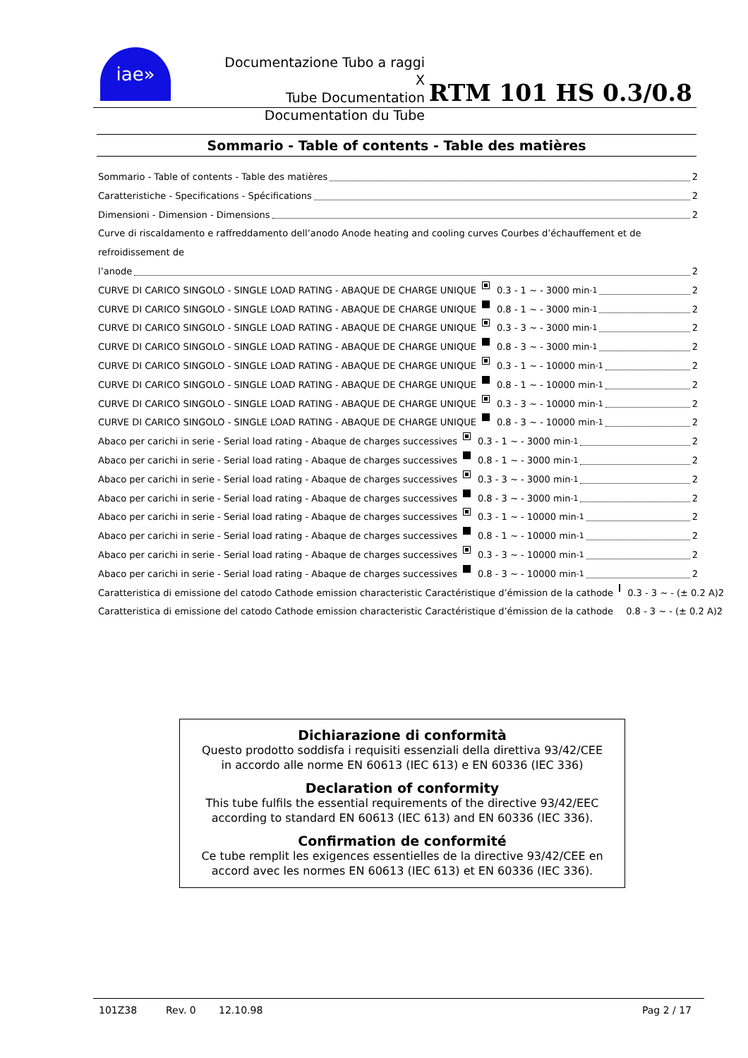iae»
Documentazione Tubo a raggi X
Tube Documentation
Documentation du Tube
RTM 101 HS 0.3/0.8
Sommario - Table of contents - Table des matières
Sommario - Table of contents - Table des matières 2
Caratteristiche - Specifications - Spécifications 2
Dimensioni - Dimension - Dimensions 2
Curve di riscaldamento e raffreddamento dell’anodo Anode heating and cooling curves Courbes d’échauffement et de refroidissement de
l’anode 2
CURVE DI CARICO SINGOLO - SINGLE LOAD RATING - ABAQUE DE CHARGE UNIQUE 0.3 - 1 ~ - 3000 min<sup>-1</sup> 2
CURVE DI CARICO SINGOLO - SINGLE LOAD RATING - ABAQUE DE CHARGE UNIQUE 0.8 - 1 ~ - 3000 min<sup>-1</sup> 2
CURVE DI CARICO SINGOLO - SINGLE LOAD RATING - ABAQUE DE CHARGE UNIQUE 0.3 - 3 ~ - 3000 min<sup>-1</sup> 2
CURVE DI CARICO SINGOLO - SINGLE LOAD RATING - ABAQUE DE CHARGE UNIQUE 0.8 - 3 ~ - 3000 min<sup>-1</sup> 2
CURVE DI CARICO SINGOLO - SINGLE LOAD RATING - ABAQUE DE CHARGE UNIQUE 0.3 - 1 ~ - 10000 min<sup>-1</sup> 2
CURVE DI CARICO SINGOLO - SINGLE LOAD RATING - ABAQUE DE CHARGE UNIQUE 0.8 - 1 ~ - 10000 min<sup>-1</sup> 2
CURVE DI CARICO SINGOLO - SINGLE LOAD RATING - ABAQUE DE CHARGE UNIQUE 0.3 - 3 ~ - 10000 min<sup>-1</sup> 2
CURVE DI CARICO SINGOLO - SINGLE LOAD RATING - ABAQUE DE CHARGE UNIQUE 0.8 - 3 ~ - 10000 min<sup>-1</sup> 2
Abaco per carichi in serie - Serial load rating - Abaque de charges successives 0.3 - 1 ~ - 3000 min<sup>-1</sup> 2
Abaco per carichi in serie - Serial load rating - Abaque de charges successives 0.8 - 1 ~ - 3000 min<sup>-1</sup> 2
Abaco per carichi in serie - Serial load rating - Abaque de charges successives 0.3 - 3 ~ - 3000 min<sup>-1</sup> 2
Abaco per carichi in serie - Serial load rating - Abaque de charges successives 0.8 - 3 ~ - 3000 min<sup>-1</sup> 2
Abaco per carichi in serie - Serial load rating - Abaque de charges successives 0.3 - 1 ~ - 10000 min<sup>-1</sup> 2
Abaco per carichi in serie - Serial load rating - Abaque de charges successives 0.8 - 1 ~ - 10000 min<sup>-1</sup> 2
Abaco per carichi in serie - Serial load rating - Abaque de charges successives 0.3 - 3 ~ - 10000 min<sup>-1</sup> 2
Abaco per carichi in serie - Serial load rating - Abaque de charges successives 0.8 - 3 ~ - 10000 min<sup>-1</sup> 2
Caratteristica di emissione del catodo Cathode emission characteristic Caractéristique d’émission de la cathode 0.3 - 3 ~ - (± 0.2 A)2
Caratteristica di emissione del catodo Cathode emission characteristic Caractéristique d’émission de la cathode 0.8 - 3 ~ - (± 0.2 A)2
Dichiarazione di conformità
Questo prodotto soddisfa i requisiti essenziali della direttiva 93/42/CEE
in accordo alle norme EN 60613 (IEC 613) e EN 60336 (IEC 336)
Declaration of conformity
This tube fulfils the essential requirements of the directive 93/42/EEC
according to standard EN 60613 (IEC 613) and EN 60336 (IEC 336).
Confirmation de conformité
Ce tube remplit les exigences essentielles de la directive 93/42/CEE en
accord avec les normes EN 60613 (IEC 613) et EN 60336 (IEC 336).
101Z38 Rev. 0 12.10.98 Pag 2 / 17